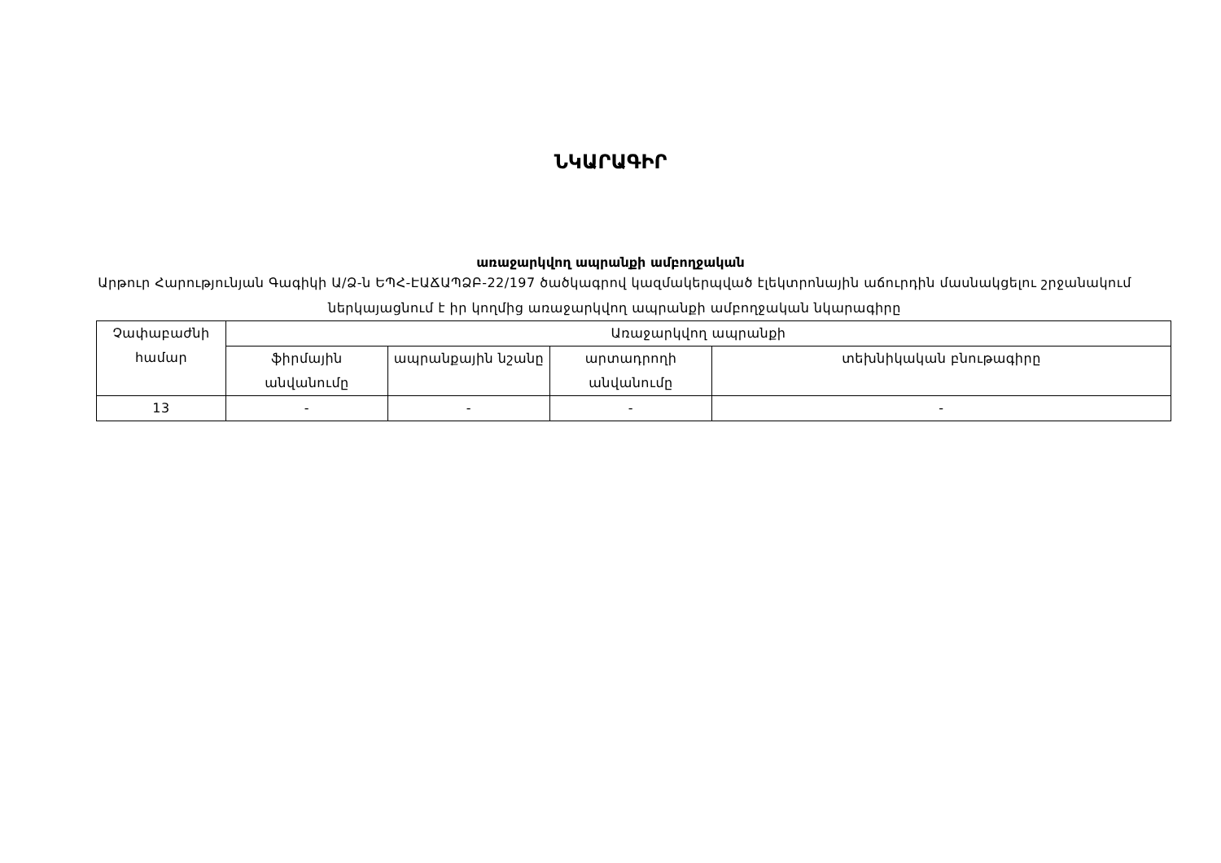ՆԿԱՐԱԳԻՐ
առաջարկվող ապրանքի ամբողջական
Արթուր Հարությունյան Գագիկի Ա/Ձ-ն ԵՊՀ-ԷԱՃԱՊՁԲ-22/197 ծածկագրով կազմակերպված էլեկտրոնային աճուրդին մասնակցելու շրջանակում ներկայացնում է իր կողմից առաջարկվող ապրանքի ամբողջական նկարագիրը
| Չափաբաժնի համար | Առաջարկվող ապրանքի | | | |
| --- | --- | --- | --- | --- |
| | ֆիրմային անվանումը | ապրանքային նշանը | արտադրողի անվանումը | տեխնիկական բնութագիրը |
| 13 | - | - | - | - |